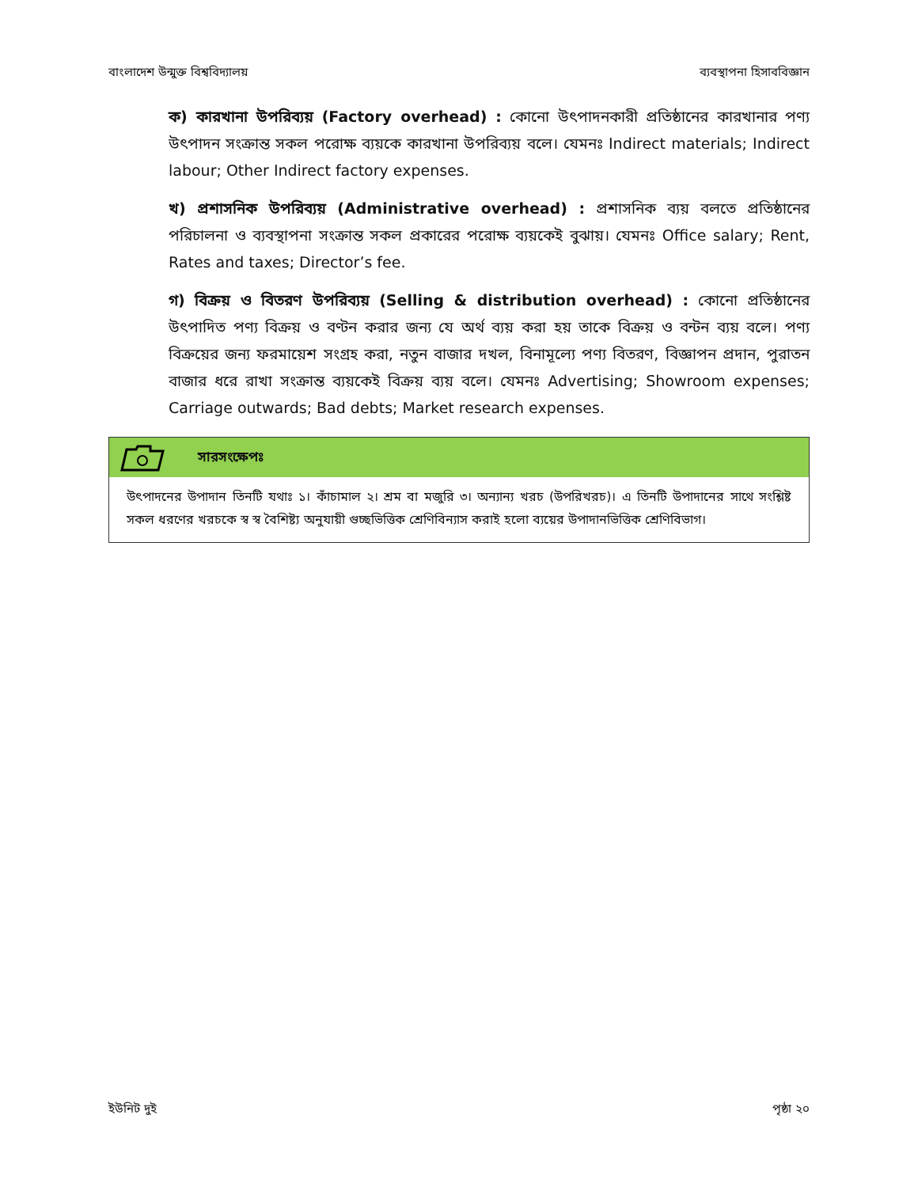বাংলাদেশ উন্মুক্ত বিশ্ববিদ্যালয় ব্যবস্থাপনা হিসাববিজ্ঞান
ক) কারখানা উপরিব্যয় (Factory overhead) : কোনো উৎপাদনকারী প্রতিষ্ঠানের কারখানার পণ্য উৎপাদন সংক্রান্ত সকল পরোক্ষ ব্যয়কে কারখানা উপরিব্যয় বলে। যেমনঃ Indirect materials; Indirect labour; Other Indirect factory expenses.
খ) প্রশাসনিক উপরিব্যয় (Administrative overhead) : প্রশাসনিক ব্যয় বলতে প্রতিষ্ঠানের পরিচালনা ও ব্যবস্থাপনা সংক্রান্ত সকল প্রকারের পরোক্ষ ব্যয়কেই বুঝায়। যেমনঃ Office salary; Rent, Rates and taxes; Director’s fee.
গ) বিক্রয় ও বিতরণ উপরিব্যয় (Selling & distribution overhead) : কোনো প্রতিষ্ঠানের উৎপাদিত পণ্য বিক্রয় ও বণ্টন করার জন্য যে অর্থ ব্যয় করা হয় তাকে বিক্রয় ও বন্টন ব্যয় বলে। পণ্য বিক্রয়ের জন্য ফরমায়েশ সংগ্রহ করা, নতুন বাজার দখল, বিনামূল্যে পণ্য বিতরণ, বিজ্ঞাপন প্রদান, পুরাতন বাজার ধরে রাখা সংক্রান্ত ব্যয়কেই বিক্রয় ব্যয় বলে। যেমনঃ Advertising; Showroom expenses; Carriage outwards; Bad debts; Market research expenses.
সারসংক্ষেপঃ
উৎপাদনের উপাদান তিনটি যথাঃ ১। কাঁচামাল ২। শ্রম বা মজুরি ৩। অন্যান্য খরচ (উপরিখরচ)। এ তিনটি উপাদানের সাথে সংশ্লিষ্ট সকল ধরণের খরচকে স্ব স্ব বৈশিষ্ট্য অনুযায়ী গুচ্ছভিত্তিক শ্রেণিবিন্যাস করাই হলো ব্যয়ের উপাদানভিত্তিক শ্রেণিবিভাগ।
ইউনিট দুই পৃষ্ঠা ২০